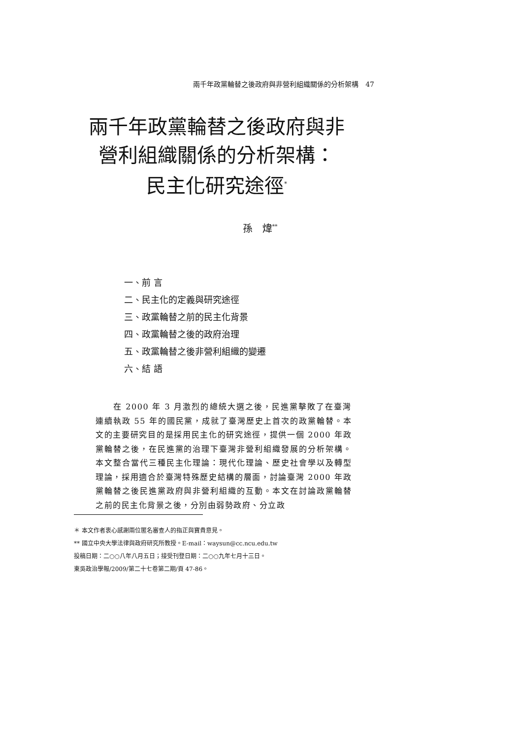兩千年政黨輪替之後政府與非營利組織關係的分析架構　47
兩千年政黨輪替之後政府與非
營利組織關係的分析架構：
民主化研究途徑<sup>*</sup>
孫　煒<sup>**</sup>
一、前 言
二、民主化的定義與研究途徑
三、政黨輪替之前的民主化背景
四、政黨輪替之後的政府治理
五、政黨輪替之後非營利組織的變遷
六、結 語
　　在 2000 年 3 月激烈的總統大選之後，民進黨擊敗了在臺灣連續執政 55 年的國民黨，成就了臺灣歷史上首次的政黨輪替。本文的主要研究目的是採用民主化的研究途徑，提供一個 2000 年政黨輪替之後，在民進黨的治理下臺灣非營利組織發展的分析架構。本文整合當代三種民主化理論：現代化理論、歷史社會學以及轉型理論，採用適合於臺灣特殊歷史結構的層面，討論臺灣 2000 年政黨輪替之後民進黨政府與非營利組織的互動。本文在討論政黨輪替之前的民主化背景之後，分別由弱勢政府、分立政
＊ 本文作者衷心感謝兩位匿名審查人的指正與寶貴意見。
** 國立中央大學法律與政府研究所教授。E-mail：waysun@cc.ncu.edu.tw
投稿日期：二○○八年八月五日；接受刊登日期：二○○九年七月十三日。
東吳政治學報/2009/第二十七卷第二期/頁 47-86。